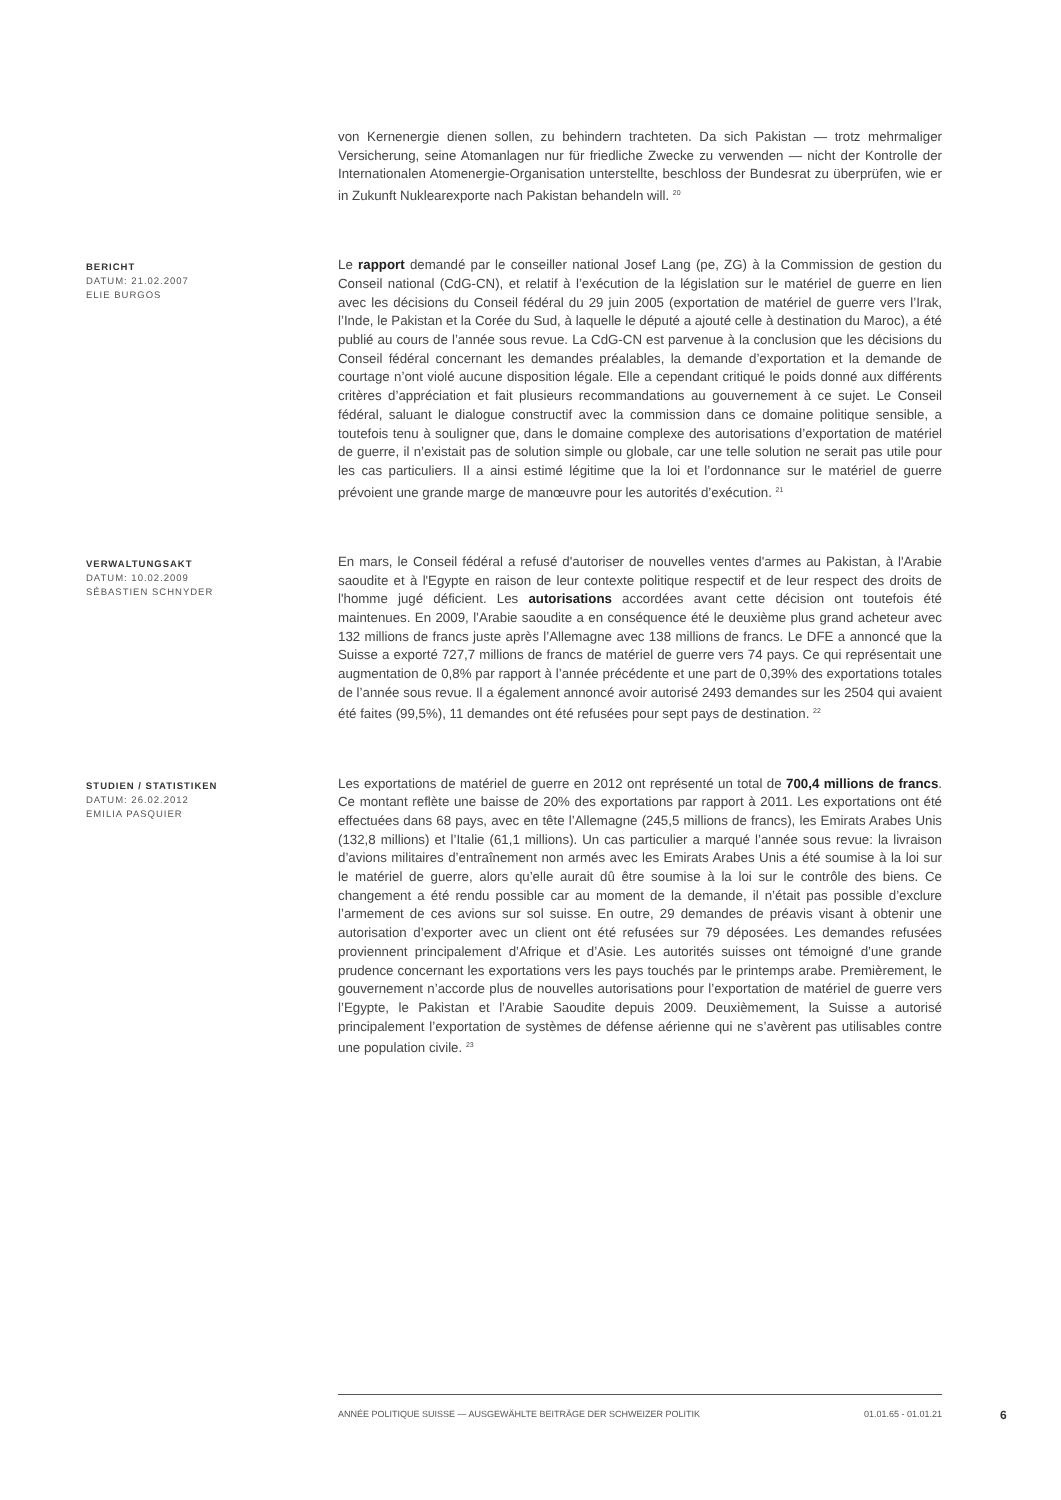von Kernenergie dienen sollen, zu behindern trachteten. Da sich Pakistan — trotz mehrmaliger Versicherung, seine Atomanlagen nur für friedliche Zwecke zu verwenden — nicht der Kontrolle der Internationalen Atomenergie-Organisation unterstellte, beschloss der Bundesrat zu überprüfen, wie er in Zukunft Nuklearexporte nach Pakistan behandeln will. <sup>20</sup>
BERICHT
DATUM: 21.02.2007
ELIE BURGOS
Le rapport demandé par le conseiller national Josef Lang (pe, ZG) à la Commission de gestion du Conseil national (CdG-CN), et relatif à l’exécution de la législation sur le matériel de guerre en lien avec les décisions du Conseil fédéral du 29 juin 2005 (exportation de matériel de guerre vers l’Irak, l’Inde, le Pakistan et la Corée du Sud, à laquelle le député a ajouté celle à destination du Maroc), a été publié au cours de l’année sous revue. La CdG-CN est parvenue à la conclusion que les décisions du Conseil fédéral concernant les demandes préalables, la demande d’exportation et la demande de courtage n’ont violé aucune disposition légale. Elle a cependant critiqué le poids donné aux différents critères d’appréciation et fait plusieurs recommandations au gouvernement à ce sujet. Le Conseil fédéral, saluant le dialogue constructif avec la commission dans ce domaine politique sensible, a toutefois tenu à souligner que, dans le domaine complexe des autorisations d’exportation de matériel de guerre, il n’existait pas de solution simple ou globale, car une telle solution ne serait pas utile pour les cas particuliers. Il a ainsi estimé légitime que la loi et l’ordonnance sur le matériel de guerre prévoient une grande marge de manœuvre pour les autorités d’exécution. <sup>21</sup>
VERWALTUNGSAKT
DATUM: 10.02.2009
SÉBASTIEN SCHNYDER
En mars, le Conseil fédéral a refusé d'autoriser de nouvelles ventes d'armes au Pakistan, à l'Arabie saoudite et à l'Egypte en raison de leur contexte politique respectif et de leur respect des droits de l'homme jugé déficient. Les autorisations accordées avant cette décision ont toutefois été maintenues. En 2009, l’Arabie saoudite a en conséquence été le deuxième plus grand acheteur avec 132 millions de francs juste après l’Allemagne avec 138 millions de francs. Le DFE a annoncé que la Suisse a exporté 727,7 millions de francs de matériel de guerre vers 74 pays. Ce qui représentait une augmentation de 0,8% par rapport à l’année précédente et une part de 0,39% des exportations totales de l’année sous revue. Il a également annoncé avoir autorisé 2493 demandes sur les 2504 qui avaient été faites (99,5%), 11 demandes ont été refusées pour sept pays de destination. <sup>22</sup>
STUDIEN / STATISTIKEN
DATUM: 26.02.2012
EMILIA PASQUIER
Les exportations de matériel de guerre en 2012 ont représenté un total de 700,4 millions de francs. Ce montant reflète une baisse de 20% des exportations par rapport à 2011. Les exportations ont été effectuées dans 68 pays, avec en tête l’Allemagne (245,5 millions de francs), les Emirats Arabes Unis (132,8 millions) et l’Italie (61,1 millions). Un cas particulier a marqué l’année sous revue: la livraison d’avions militaires d’entraînement non armés avec les Emirats Arabes Unis a été soumise à la loi sur le matériel de guerre, alors qu’elle aurait dû être soumise à la loi sur le contrôle des biens. Ce changement a été rendu possible car au moment de la demande, il n’était pas possible d’exclure l’armement de ces avions sur sol suisse. En outre, 29 demandes de préavis visant à obtenir une autorisation d’exporter avec un client ont été refusées sur 79 déposées. Les demandes refusées proviennent principalement d’Afrique et d’Asie. Les autorités suisses ont témoigné d’une grande prudence concernant les exportations vers les pays touchés par le printemps arabe. Premièrement, le gouvernement n’accorde plus de nouvelles autorisations pour l’exportation de matériel de guerre vers l’Egypte, le Pakistan et l’Arabie Saoudite depuis 2009. Deuxièmement, la Suisse a autorisé principalement l’exportation de systèmes de défense aérienne qui ne s’avèrent pas utilisables contre une population civile. <sup>23</sup>
ANNÉE POLITIQUE SUISSE — AUSGEWÄHLTE BEITRÄGE DER SCHWEIZER POLITIK 01.01.65 - 01.01.21
6